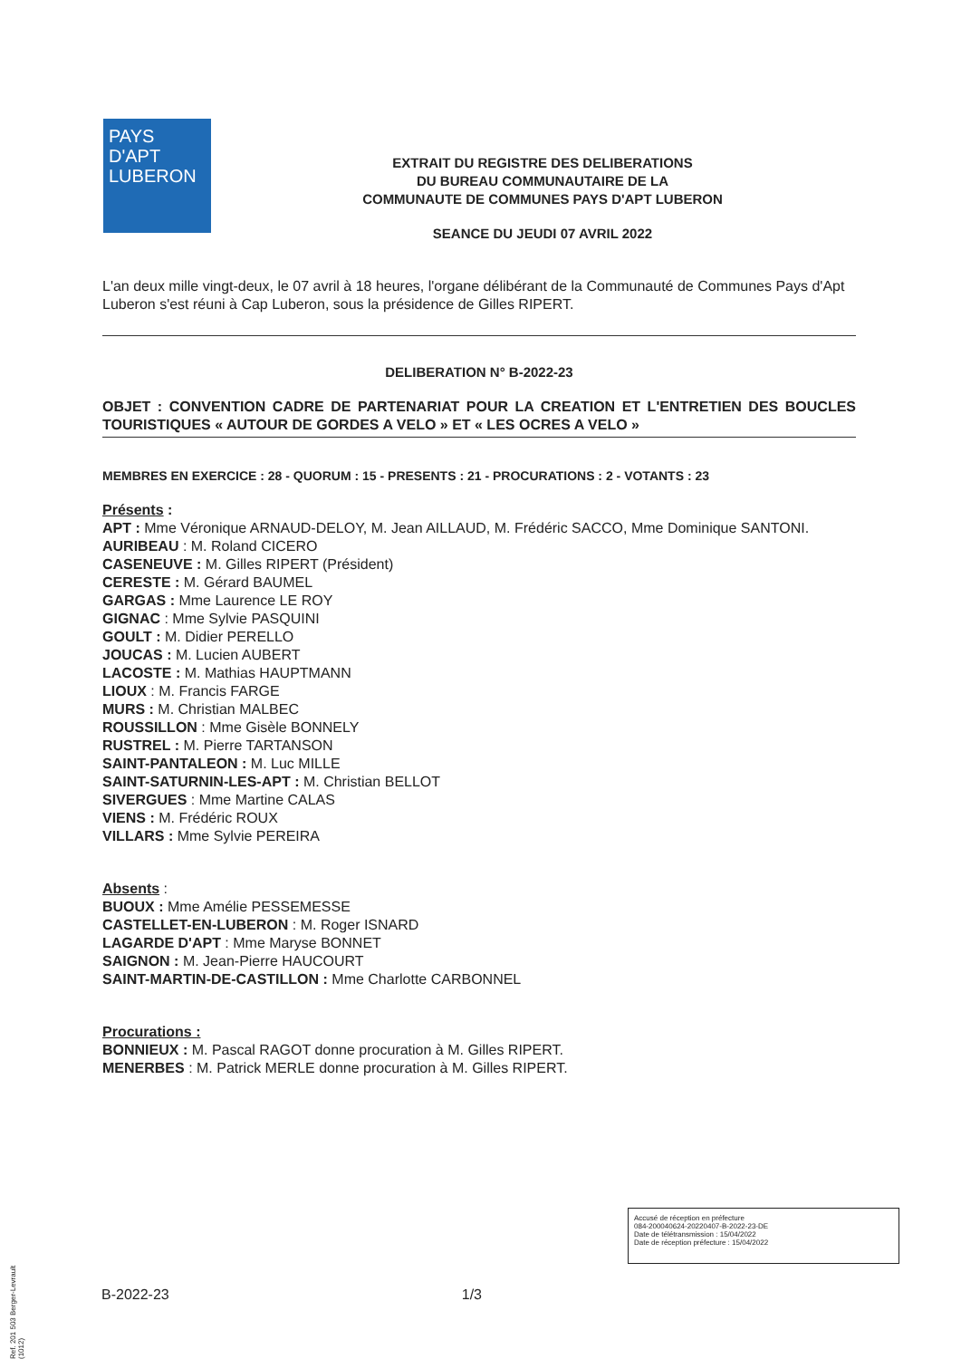PAYS D'APT
LUBERON
EXTRAIT DU REGISTRE DES DELIBERATIONS
DU BUREAU COMMUNAUTAIRE DE LA
COMMUNAUTE DE COMMUNES PAYS D'APT LUBERON
SEANCE DU JEUDI 07 AVRIL 2022
L'an deux mille vingt-deux, le 07 avril à 18 heures, l'organe délibérant de la Communauté de Communes Pays d'Apt Luberon s'est réuni à Cap Luberon, sous la présidence de Gilles RIPERT.
DELIBERATION N° B-2022-23
OBJET : CONVENTION CADRE DE PARTENARIAT POUR LA CREATION ET L'ENTRETIEN DES BOUCLES TOURISTIQUES « AUTOUR DE GORDES A VELO » ET « LES OCRES A VELO »
MEMBRES EN EXERCICE : 28 - QUORUM : 15 - PRESENTS : 21 - PROCURATIONS : 2 - VOTANTS : 23
Présents :
APT : Mme Véronique ARNAUD-DELOY, M. Jean AILLAUD, M. Frédéric SACCO, Mme Dominique SANTONI.
AURIBEAU : M. Roland CICERO
CASENEUVE : M. Gilles RIPERT (Président)
CERESTE : M. Gérard BAUMEL
GARGAS : Mme Laurence LE ROY
GIGNAC : Mme Sylvie PASQUINI
GOULT : M. Didier PERELLO
JOUCAS : M. Lucien AUBERT
LACOSTE : M. Mathias HAUPTMANN
LIOUX : M. Francis FARGE
MURS : M. Christian MALBEC
ROUSSILLON : Mme Gisèle BONNELY
RUSTREL : M. Pierre TARTANSON
SAINT-PANTALEON : M. Luc MILLE
SAINT-SATURNIN-LES-APT : M. Christian BELLOT
SIVERGUES : Mme Martine CALAS
VIENS : M. Frédéric ROUX
VILLARS : Mme Sylvie PEREIRA
Absents :
BUOUX : Mme Amélie PESSEMESSE
CASTELLET-EN-LUBERON : M. Roger ISNARD
LAGARDE D'APT : Mme Maryse BONNET
SAIGNON : M. Jean-Pierre HAUCOURT
SAINT-MARTIN-DE-CASTILLON : Mme Charlotte CARBONNEL
Procurations :
BONNIEUX : M. Pascal RAGOT donne procuration à M. Gilles RIPERT.
MENERBES : M. Patrick MERLE donne procuration à M. Gilles RIPERT.
Accusé de réception en préfecture
084-200040624-20220407-B-2022-23-DE
Date de télétransmission : 15/04/2022
Date de réception préfecture : 15/04/2022
B-2022-23 1/3
Ref. 201 503 Berger-Levrault (1012)